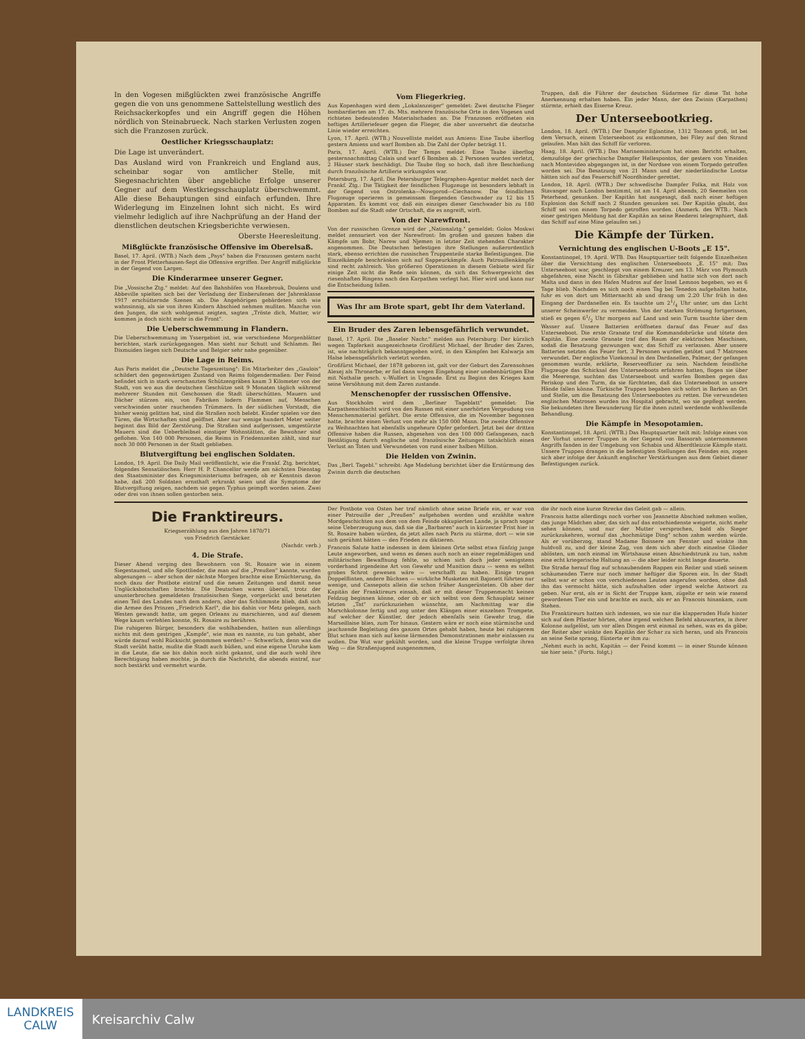In den Vogesen mißglückten zwei französische Angriffe gegen die von uns genommene Sattelstellung westlich des Reichsackerkopfes und ein Angriff gegen die Höhen nördlich von Steinabrueck. Nach starken Verlusten zogen sich die Franzosen zurück.
Oestlicher Kriegsschauplatz:
Die Lage ist unverändert.
Das Ausland wird von Frankreich und England aus, scheinbar sogar von amtlicher Stelle, mit Siegesnachrichten über angebliche Erfolge unserer Gegner auf dem Westkriegsschauplatz überschwemmt. Alle diese Behauptungen sind einfach erfunden. Ihre Widerlegung im Einzelnen lohnt sich nicht. Es wird vielmehr lediglich auf ihre Nachprüfung an der Hand der dienstlichen deutschen Kriegsberichte verwiesen.
Oberste Heeresleitung.
Mißglückte französische Offensive im Oberelsaß.
Basel, 17. April. (WTB.) Nach dem „Pays" haben die Franzosen gestern nacht in der Front Pfetterhausen-Sept die Offensive ergriffen. Der Angriff mißglückte in der Gegend von Largen.
Die Kinderarmee unserer Gegner.
Die „Vossische Ztg." meldet: Auf den Bahnhöfen von Hazebrouk, Doulens und Abbeville spielten sich bei der Verladung der Einberufenen der Jahresklasse 1917 erschütternde Szenen ab. Die Angehörigen gebärdeten sich wie wahnsinnig, als sie von ihren Kindern Abschied nehmen mußten. Manche von den Jungen, die sich wohlgemut zeigten, sagten „Tröste dich, Mutter, wir kommen ja doch nicht mehr in die Front".
Die Ueberschwemmung in Flandern.
Die Ueberschwemmung im Yssergebiet ist, wie verschiedene Morgenblätter berichten, stark zurückgegangen. Man sieht nur Schutt und Schlamm. Bei Dixmuiden liegen sich Deutsche und Belgier sehr nahe gegenüber.
Die Lage in Reims.
Aus Paris meldet die „Deutsche Tageszeitung": Ein Mitarbeiter des „Gaulois" schildert den gegenwärtigen Zustand von Reims folgendermaßen: Der Feind befindet sich in stark verschanzten Schützengräben kaum 3 Kilometer von der Stadt, von wo aus die deutschen Geschütze seit 9 Monaten täglich während mehrerer Stunden mit Geschossen die Stadt überschütten. Mauern und Dächer stürzen ein, von Fabriken lodern Flammen auf, Menschen verschwinden unter rauchenden Trümmern. In der südlichen Vorstadt, die bisher wenig gelitten hat, sind die Straßen noch belebt. Kinder spielen vor den Türen, die Wirtschaften sind geöffnet. Aber nur wenige hundert Meter weiter beginnt das Bild der Zerstörung. Die Straßen sind aufgerissen, umgestürzte Mauern sind die Ueberbleibsel einstiger Wohnstätten, die Bewohner sind geflohen. Von 140 000 Personen, die Reims in Friedenszeiten zählt, sind nur noch 30 000 Personen in der Stadt geblieben.
Blutvergiftung bei englischen Soldaten.
London, 19. April. Die Daily Mail veröffentlicht, wie die Frankf. Ztg. berichtet, folgendes Sensatiönchen: Herr H. P. Chancellor werde am nächsten Dienstag den Staatsminister des Kriegsministeriums befragen, ob er Kenntnis davon habe, daß 200 Soldaten ernsthaft erkrankt seien und die Symptome der Blutvergiftung zeigen, nachdem sie gegen Typhus geimpft worden seien. Zwei oder drei von ihnen sollen gestorben sein.
Vom Fliegerkrieg.
Aus Kopenhagen wird dem „Lokalanzeiger" gemeldet: Zwei deutsche Flieger bombardierten am 17. ds. Mts. mehrere französische Orte in den Vogesen und richteten bedeutenden Materialschaden an. Die Franzosen eröffneten ein heftiges Artilleriefeuer gegen die Flieger, die aber unversehrt die deutsche Linie wieder erreichten.
Lyon, 17. April. (WTB.) Nouvelliste meldet aus Amiens: Eine Taube überflog gestern Amiens und warf Bomben ab. Die Zahl der Opfer beträgt 11.
Paris, 17. April. (WTB.) Der Temps meldet: Eine Taube überflog gesternnachmittag Calais und warf 6 Bomben ab. 2 Personen wurden verletzt, 2 Häuser stark beschädigt. Die Taube flog so hoch, daß ihre Beschießung durch französische Artillerie wirkungslos war.
Petersburg, 17. April. Die Petersburger Telegraphen-Agentur meldet nach der Frankf. Ztg.: Die Tätigkeit der feindlichen Flugzeuge ist besonders lebhaft in der Gegend von Ostrolenka—Nowgorod—Ciechanow. Die feindlichen Flugzeuge operieren in gemeinsam fliegenden Geschwader zu 12 bis 15 Apparaten. Es kommt vor, daß ein einziges dieser Geschwader bis zu 180 Bomben auf die Stadt oder Ortschaft, die es angreift, wirft.
Von der Narewfront.
Von der russischen Grenze wird der „Nationalztg." gemeldet: Golos Moskwi meldet zensuriert von der Narewfront: Im großen und ganzen haben die Kämpfe um Bobr, Narew und Njemen in letzter Zeit stehenden Charakter angenommen. Die Deutschen befestigen ihre Stellungen außerordentlich stark, ebenso errichten die russischen Truppenteile starke Befestigungen. Die Einzelkämpfe beschränken sich auf Sappeurkämpfe. Auch Patrouillenkämpfe sind recht zahlreich. Von größeren Operationen in diesem Gebiete wird für einige Zeit nicht die Rede sein können, da sich das Schwergewicht des riesenhaften Ringens nach den Karpathen verlegt hat. Hier wird und kann nur die Entscheidung fallen.
Was Ihr am Brote spart, gebt Ihr dem Vaterland.
Ein Bruder des Zaren lebensgefährlich verwundet.
Basel, 17. April. Die „Baseler Nachr." melden aus Petersburg: Der kürzlich wegen Tapferkeit ausgezeichnete Großfürst Michael, der Bruder des Zaren, ist, wie nachträglich bekanntgegeben wird, in den Kämpfen bei Kalwarja am Halse lebensgefährlich verletzt worden.
Großfürst Michael, der 1878 geboren ist, galt vor der Geburt des Zarensohnes Alexej als Thronerbe; er fiel dann wegen Eingehung einer unebenbürtigen Ehe mit Nathalie gesch. v.-Wulfert in Ungnade. Erst zu Beginn des Krieges kam seine Versöhnung mit dem Zaren zustande.
Menschenopfer der russischen Offensive.
Aus Stockholm wird dem „Berliner Tageblatt" gemeldet: Die Karpathenschlacht wird von den Russen mit einer unerhörten Vergeudung von Menschenmaterial geführt. Die erste Offensive, die im November begonnen hatte, brachte einen Verlust von mehr als 150 000 Mann. Die zweite Offensive zu Weihnachten hat ebenfalls ungeheure Opfer gefordert. Jetzt bei der dritten Offensive haben die Russen, abgesehen von den 100 000 Gefangenen, nach Bestätigung durch englische und französische Zeitungen tatsächlich einen Verlust an Toten und Verwundeten von rund einer halben Million.
Die Helden von Zwinin.
Das „Berl. Tagebl." schreibt: Age Madelung berichtet über die Erstürmung des Zwinin durch die deutschen
Truppen, daß die Führer der deutschen Südarmee für diese Tat hohe Anerkennung erhalten haben. Ein jeder Mann, der den Zwinin (Karpathen) stürmte, erhielt das Eiserne Kreuz.
Der Unterseebootkrieg.
London, 18. April. (WTB.) Der Dampfer Eglantine, 1312 Tonnen groß, ist bei dem Versuch, einem Unterseeboot zu entkommen, bei Filey auf den Strand gelaufen. Man hält das Schiff für verloren.
Haag, 18. April. (WTB.) Das Marineministerium hat einen Bericht erhalten, demzufolge der griechische Dampfer Hellespontos, der gestern von Ymeiden nach Montevideo abgegangen ist, in der Nordsee von einem Torpedo getroffen worden sei. Die Besatzung von 21 Mann und der niederländische Lootse hätten sich auf das Feuerschiff Noordhinder gerettet.
London, 18. April. (WTB.) Der schwedische Dampfer Folka, mit Holz von Stavanger nach London bestimmt, ist am 14. April abends, 20 Seemeilen von Peterhead, gesunken. Der Kapitän hat ausgesagt, daß nach einer heftigen Explosion das Schiff nach 2 Stunden gesunken sei. Der Kapitän glaubt, das Schiff sei von einem Torpedo getroffen worden. (Anmerk. des WTB.: Nach einer gestrigen Meldung hat der Kapitän an seine Reederei telegraphiert, daß das Schiff auf eine Mine gelaufen sei.)
Die Kämpfe der Türken.
Vernichtung des englischen U-Boots „E 15".
Konstantinopel, 19. April. WTB. Das Hauptquartier teilt folgende Einzelheiten über die Vernichtung des englischen Unterseeboots „E. 15" mit: Das Unterseeboot war, geschleppt von einem Kreuzer, am 13. März von Plymouth abgefahren, eine Nacht in Gibraltar geblieben und hatte sich von dort nach Malta und dann in den Hafen Mudros auf der Insel Lemnos begeben, wo es 6 Tage blieb. Nachdem es sich noch einen Tag bei Tenedos aufgehalten hatte, fuhr es von dort um Mitternacht ab und drang um 2.20 Uhr früh in den Eingang der Dardanellen ein. Es tauchte um 21/4 Uhr unter, um das Licht unserer Scheinwerfer zu vermeiden. Von der starken Strömung fortgerissen, stieß es gegen 61/2 Uhr morgens auf Land und sein Turm tauchte über dem Wasser auf. Unsere Batterien eröffneten darauf das Feuer auf das Unterseeboot. Die erste Granate traf die Kommandobrücke und tötete den Kapitän. Eine zweite Granate traf den Raum der elektrischen Maschinen, sodaß die Besatzung gezwungen war, das Schiff zu verlassen. Aber unsere Batterien setzten das Feuer fort. 3 Personen wurden getötet und 7 Matrosen verwundet. Der englische Vizekonsul in den Dardanellen, Palmer, der gefangen genommen wurde, erklärte, Reserveoffizier zu sein. Nachdem feindliche Flugzeuge das Schicksal des Unterseeboots erfahren hatten, flogen sie über die Meerenge, suchten das Unterseeboot und warfen Bomben gegen das Periskop und den Turm, da sie fürchteten, daß das Unterseeboot in unsere Hände fallen könne. Türkische Truppen begaben sich sofort in Barken an Ort und Stelle, um die Besatzung des Unterseebootes zu retten. Die verwundeten englischen Matrosen wurden ins Hospital gebracht, wo sie gepflegt werden. Sie bekundeten ihre Bewunderung für die ihnen zuteil werdende wohlwollende Behandlung.
Die Kämpfe in Mesopotamien.
Konstantinopel, 18. April. (WTB.) Das Hauptquartier teilt mit: Infolge eines von der Vorhut unserer Truppen in der Gegend von Bassorah unternommenen Angriffs fanden in der Umgebung von Schabia und Alberdtleizzie Kämpfe statt. Unsere Truppen drangen in die befestigten Stellungen des Feindes ein, zogen sich aber infolge der Ankunft englischer Verstärkungen aus dem Gebiet dieser Befestigungen zurück.
Die Franktireurs.
Kriegserzählung aus den Jahren 1870/71
von Friedrich Gerstäcker.
(Nachdr. verb.)
4. Die Strafe.
Dieser Abend verging den Bewohnern von St. Rosaire wie in einem Siegestaumel, und alle Spottlieder, die man auf die „Preußen" kannte, wurden abgesungen — aber schon der nächste Morgen brachte eine Ernüchterung, da noch dazu der Postbote eintraf und die neuen Zeitungen und damit neue Unglücksbotschaften brachte. Die Deutschen waren überall, trotz der ununterbrochen gemeldeten französischen Siege, vorgerückt und besetzten einen Teil des Landes nach dem andern, aber das Schlimmste blieb, daß sich die Armee des Prinzen „Friedrich Karl", die bis dahin vor Metz gelegen, nach Westen gewandt hatte, um gegen Orleans zu marschieren, und auf diesem Wege kaum verfehlen konnte, St. Rosaire zu berühren.
Die ruhigeren Bürger, besonders die wohlhabenden, hatten nun allerdings nichts mit dem gestrigen „Kampfe", wie man es nannte, zu tun gehabt, aber würde darauf wohl Rücksicht genommen werden? — Schwerlich, denn was die Stadt verübt hatte, mußte die Stadt auch büßen, und eine eigene Unruhe kam in die Leute, die sie bis dahin noch nicht gekannt, und die auch wohl ihre Berechtigung haben mochte, ja durch die Nachricht, die abends eintraf, nur noch bestärkt und vermehrt wurde.
Der Postbote von Osten her traf nämlich ohne seine Briefe ein, er war von einer Patrouille der „Preußen" aufgehoben worden und erzählte wahre Mordgeschichten aus dem von dem Feinde okkupierten Lande, ja sprach sogar seine Ueberzeugung aus, daß sie die „Barbaren" auch in kürzester Frist hier in St. Rosaire haben würden, da jetzt alles nach Paris zu stürme, dort — wie sie sich gerühmt hätten — den Frieden zu diktieren.
Francois Salute hatte indessen in dem kleinen Orte selbst etwa fünfzig junge Leute angeworben, und wenn es denen auch noch an einer regelmäßigen und militärischen Bewaffnung fehlte, so schien sich doch jeder wenigstens vorderhand irgendeine Art von Gewehr und Munition dazu — wenn es selbst grobes Schrot gewesen wäre — verschafft zu haben. Einige trugen Doppelflinten, andere Büchsen — wirkliche Musketen mit Bajonett führten nur wenige, und Cassepots allein die schon früher Ausgerüsteten. Ob aber der Kapitän der Franktireurs einsah, daß er mit dieser Truppenmacht keinen Feldzug beginnen könne, oder ob er sich selbst von dem Schauplatz seiner letzten „Tat" zurückzuziehen wünschte, am Nachmittag war die Marschkolonne fertig und zog unter den Klängen einer einzelnen Trompete, auf welcher der Künstler, der jedoch ebenfalls sein Gewehr trug, die Marseillaise blies, zum Tor hinaus. Gestern wäre er noch eine stürmische und jauchzende Begleitung des ganzen Ortes gehabt haben, heute bei ruhigerem Blut schien man sich auf keine lärmenden Demonstrationen mehr einlassen zu wollen. Die Wut war gekühlt worden, und die kleine Truppe verfolgte ihren Weg — die Straßenjugend ausgenommen,
die ihr noch eine kurze Strecke das Geleit gab — allein.
Francois hatte allerdings noch vorher von Jeannette Abschied nehmen wollen, das junge Mädchen aber, das sich auf das entschiedenste weigerte, nicht mehr sehen können, und nur der Mutter versprochen, bald als Sieger zurückzukehren, worauf das „hochmütige Ding" schon zahm werden würde. Als er vorüberzog, stand Madame Boissere am Fenster und winkte ihm huldvoll zu, und der kleine Zug, von dem sich aber doch einzelne Glieder ablösten, um noch einmal im Wirtshause einen Abschiedstrunk zu tun, nahm eine echt kriegerische Haltung an — die aber leider nicht lange dauerte.
Die Straße herauf flog auf schnaubendem Rappen ein Reiter und stieß seinem schäumenden Tiere nur noch immer heftiger die Sporen ein. In der Stadt selbst war er schon von verschiedenen Leuten angerufen worden, ohne daß ihn das vermocht hätte, sich aufzuhalten oder irgend welche Antwort zu geben. Nur erst, als er in Sicht der Truppe kam, zügelte er sein wie rasend gewordenes Tier ein und brachte es auch, als er an Francois hinankam, zum Stehen.
Die Franktireurs hatten sich indessen, wo sie nur die klappernden Hufe hinter sich auf dem Pflaster hörten, ohne irgend welchen Befehl abzuwarten, in ihrer Kolonne aufgelöst, um vor allen Dingen erst einmal zu sehen, was es da gäbe; der Reiter aber winkte den Kapitän der Schar zu sich heran, und als Francois an seine Seite sprang, flüsterte er ihm zu:
„Nehmt euch in acht, Kapitän — der Feind kommt — in einer Stunde können sie hier sein." (Forts. folgt.)
LANDKREIS
CALW
Kreisarchiv Calw